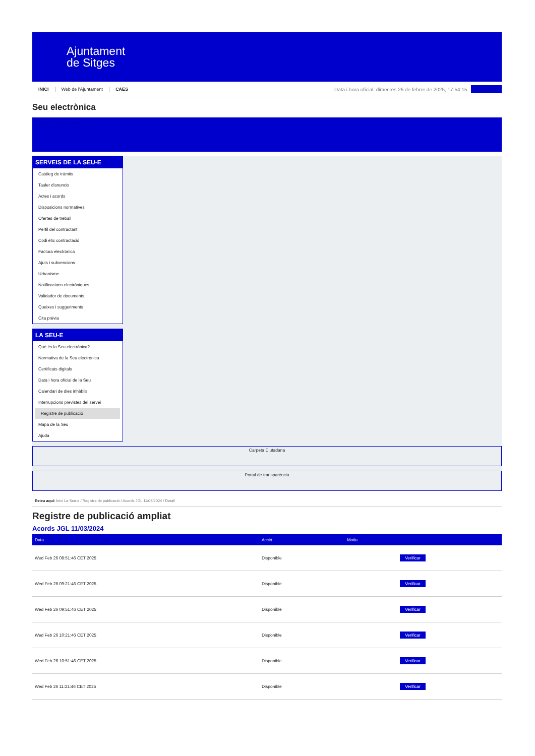Ajuntament
de Sitges
INICI Web de l'Ajuntament CAES
Data i hora oficial: dimecres 26 de febrer de 2025, 17:54:15
Electrònica
Seu electrònica
Obtenir còpia autèntica
SERVEIS DE LA SEU-E
Catàleg de tràmits
Tauler d'anuncis
Actes i acords
Disposicions normatives
Ofertes de treball
Perfil del contractant
Codi ètic contractació
Factura electrònica
Ajuts i subvencions
Urbanisme
Notificacions electròniques
Validador de documents
Queixes i suggeriments
Cita prèvia
LA SEU-E
Què és la Seu electrònica?
Normativa de la Seu electrònica
Certificats digitals
Data i hora oficial de la Seu
Calendari de dies inhàbils
Interrupcions previstes del servei
Registre de publicació
Mapa de la Seu
Ajuda
Carpeta Ciutadana
Portal de transparència
Esteu aquí: Inici La Seu-e / Registre de publicació / Acords JGL 11/03/2024 / Detall
Registre de publicació ampliat
Acords JGL 11/03/2024
| Data | Acció | Motiu | |
| --- | --- | --- | --- |
| Wed Feb 26 08:51:46 CET 2025 | Disponible | | Verificar |
| Wed Feb 26 09:21:46 CET 2025 | Disponible | | Verificar |
| Wed Feb 26 09:51:46 CET 2025 | Disponible | | Verificar |
| Wed Feb 26 10:21:46 CET 2025 | Disponible | | Verificar |
| Wed Feb 26 10:51:46 CET 2025 | Disponible | | Verificar |
| Wed Feb 26 11:21:46 CET 2025 | Disponible | | Verificar |